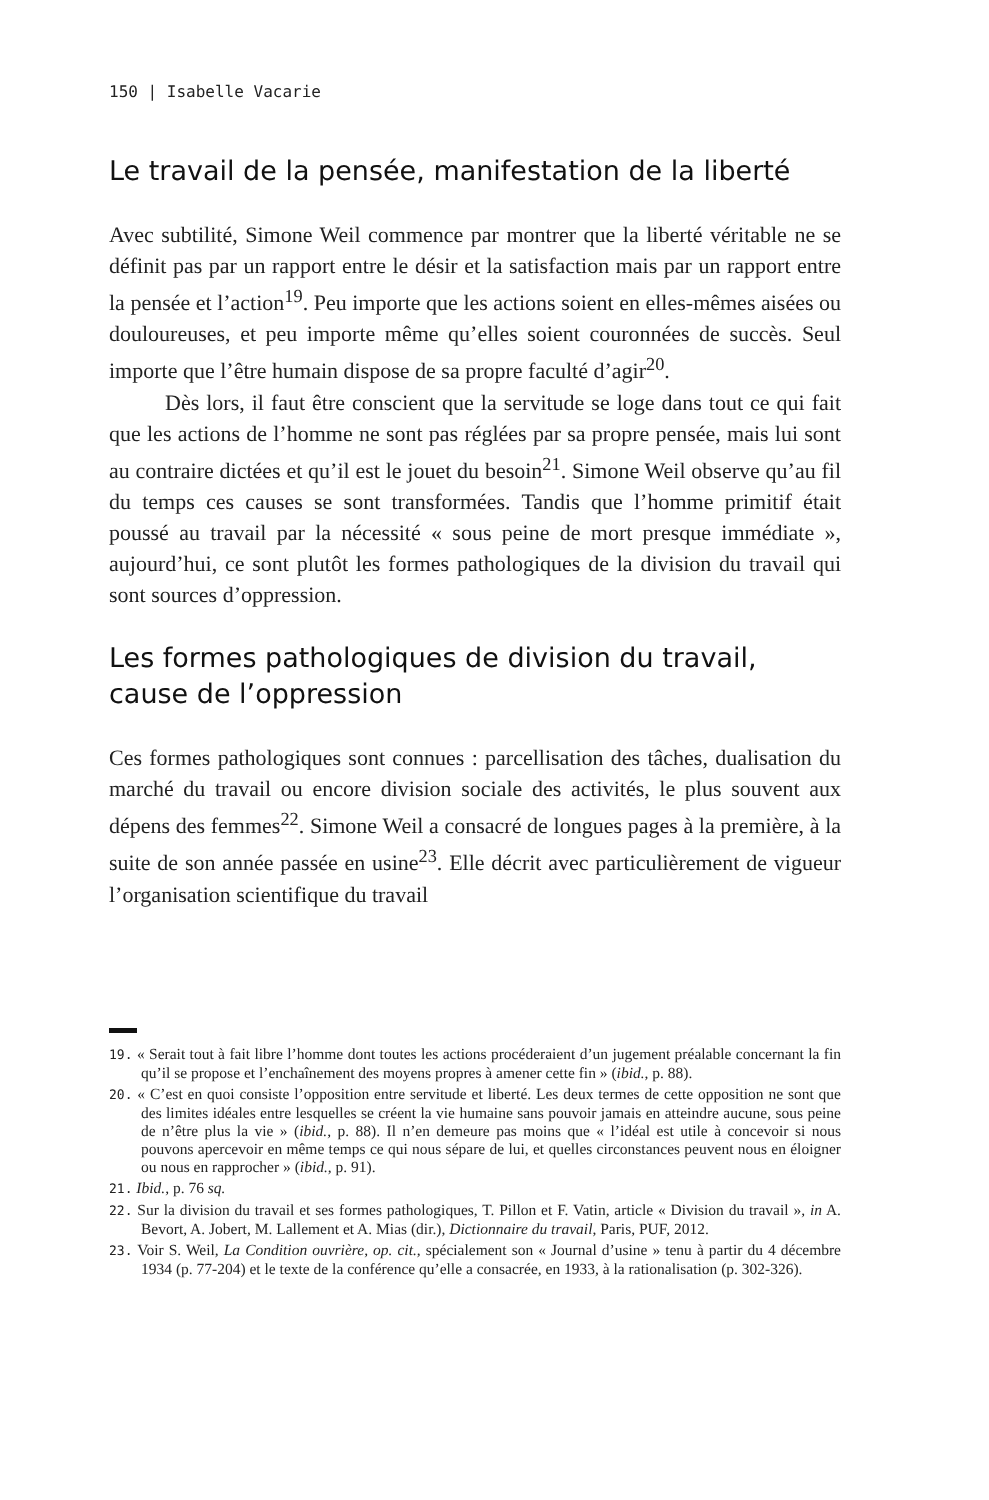150 | Isabelle Vacarie
Le travail de la pensée, manifestation de la liberté
Avec subtilité, Simone Weil commence par montrer que la liberté véritable ne se définit pas par un rapport entre le désir et la satisfaction mais par un rapport entre la pensée et l’action<sup>19</sup>. Peu importe que les actions soient en elles-mêmes aisées ou douloureuses, et peu importe même qu’elles soient couronnées de succès. Seul importe que l’être humain dispose de sa propre faculté d’agir<sup>20</sup>.
Dès lors, il faut être conscient que la servitude se loge dans tout ce qui fait que les actions de l’homme ne sont pas réglées par sa propre pensée, mais lui sont au contraire dictées et qu’il est le jouet du besoin<sup>21</sup>. Simone Weil observe qu’au fil du temps ces causes se sont transformées. Tandis que l’homme primitif était poussé au travail par la nécessité « sous peine de mort presque immédiate », aujourd’hui, ce sont plutôt les formes pathologiques de la division du travail qui sont sources d’oppression.
Les formes pathologiques de division du travail, cause de l’oppression
Ces formes pathologiques sont connues : parcellisation des tâches, dualisation du marché du travail ou encore division sociale des activités, le plus souvent aux dépens des femmes<sup>22</sup>. Simone Weil a consacré de longues pages à la première, à la suite de son année passée en usine<sup>23</sup>. Elle décrit avec particulièrement de vigueur l’organisation scientifique du travail
19. « Serait tout à fait libre l’homme dont toutes les actions procéderaient d’un jugement préalable concernant la fin qu’il se propose et l’enchaînement des moyens propres à amener cette fin » (ibid., p. 88).
20. « C’est en quoi consiste l’opposition entre servitude et liberté. Les deux termes de cette opposition ne sont que des limites idéales entre lesquelles se créent la vie humaine sans pouvoir jamais en atteindre aucune, sous peine de n’être plus la vie » (ibid., p. 88). Il n’en demeure pas moins que « l’idéal est utile à concevoir si nous pouvons apercevoir en même temps ce qui nous sépare de lui, et quelles circonstances peuvent nous en éloigner ou nous en rapprocher » (ibid., p. 91).
21. Ibid., p. 76 sq.
22. Sur la division du travail et ses formes pathologiques, T. Pillon et F. Vatin, article « Division du travail », in A. Bevort, A. Jobert, M. Lallement et A. Mias (dir.), Dictionnaire du travail, Paris, PUF, 2012.
23. Voir S. Weil, La Condition ouvrière, op. cit., spécialement son « Journal d’usine » tenu à partir du 4 décembre 1934 (p. 77-204) et le texte de la conférence qu’elle a consacrée, en 1933, à la rationalisation (p. 302-326).